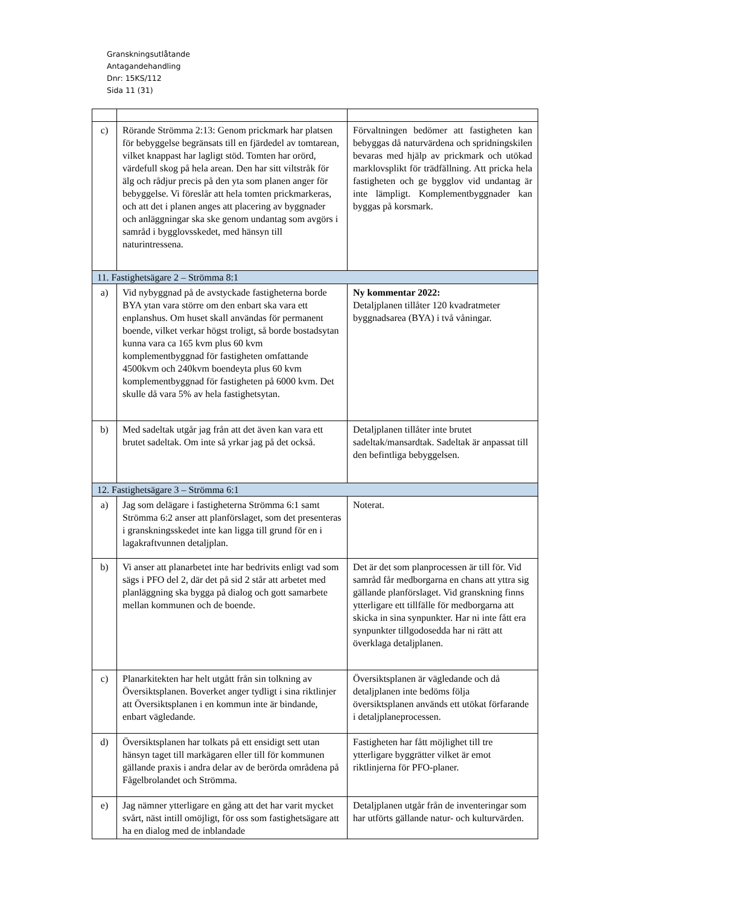Granskningsutlåtande
Antagandehandling
Dnr: 15KS/112
Sida 11 (31)
| c) | Rörande Strömma 2:13: Genom prickmark har platsen för bebyggelse begränsats till en fjärdedel av tomtarean, vilket knappast har lagligt stöd. Tomten har orörd, värdefull skog på hela arean. Den har sitt viltstråk för älg och rådjur precis på den yta som planen anger för bebyggelse. Vi föreslår att hela tomten prickmarkeras, och att det i planen anges att placering av byggnader och anläggningar ska ske genom undantag som avgörs i samråd i bygglovsskedet, med hänsyn till naturintressena. | Förvaltningen bedömer att fastigheten kan bebyggas då naturvärdena och spridningskilen bevaras med hjälp av prickmark och utökad marklovsplikt för trädfällning. Att pricka hela fastigheten och ge bygglov vid undantag är inte lämpligt. Komplementbyggnader kan byggas på korsmark. |
| 11. Fastighetsägare 2 – Strömma 8:1 | | |
| a) | Vid nybyggnad på de avstyckade fastigheterna borde BYA ytan vara större om den enbart ska vara ett enplanshus. Om huset skall användas för permanent boende, vilket verkar högst troligt, så borde bostadsytan kunna vara ca 165 kvm plus 60 kvm komplementbyggnad för fastigheten omfattande 4500kvm och 240kvm boendeyta plus 60 kvm komplementbyggnad för fastigheten på 6000 kvm. Det skulle då vara 5% av hela fastighetsytan. | Ny kommentar 2022: Detaljplanen tillåter 120 kvadratmeter byggnadsarea (BYA) i två våningar. |
| b) | Med sadeltak utgår jag från att det även kan vara ett brutet sadeltak. Om inte så yrkar jag på det också. | Detaljplanen tillåter inte brutet sadeltak/mansardtak. Sadeltak är anpassat till den befintliga bebyggelsen. |
| 12. Fastighetsägare 3 – Strömma 6:1 | | |
| a) | Jag som delägare i fastigheterna Strömma 6:1 samt Strömma 6:2 anser att planförslaget, som det presenteras i granskningsskedet inte kan ligga till grund för en i lagakraftvunnen detaljplan. | Noterat. |
| b) | Vi anser att planarbetet inte har bedrivits enligt vad som sägs i PFO del 2, där det på sid 2 står att arbetet med planläggning ska bygga på dialog och gott samarbete mellan kommunen och de boende. | Det är det som planprocessen är till för. Vid samråd får medborgarna en chans att yttra sig gällande planförslaget. Vid granskning finns ytterligare ett tillfälle för medborgarna att skicka in sina synpunkter. Har ni inte fått era synpunkter tillgodosedda har ni rätt att överklaga detaljplanen. |
| c) | Planarkitekten har helt utgått från sin tolkning av Översiktsplanen. Boverket anger tydligt i sina riktlinjer att Översiktsplanen i en kommun inte är bindande, enbart vägledande. | Översiktsplanen är vägledande och då detaljplanen inte bedöms följa översiktsplanen används ett utökat förfarande i detaljplaneprocessen. |
| d) | Översiktsplanen har tolkats på ett ensidigt sett utan hänsyn taget till markägaren eller till för kommunen gällande praxis i andra delar av de berörda områdena på Fågelbrolandet och Strömma. | Fastigheten har fått möjlighet till tre ytterligare byggrätter vilket är emot riktlinjerna för PFO-planer. |
| e) | Jag nämner ytterligare en gång att det har varit mycket svårt, näst intill omöjligt, för oss som fastighetsägare att ha en dialog med de inblandade | Detaljplanen utgår från de inventeringar som har utförts gällande natur- och kulturvärden. |